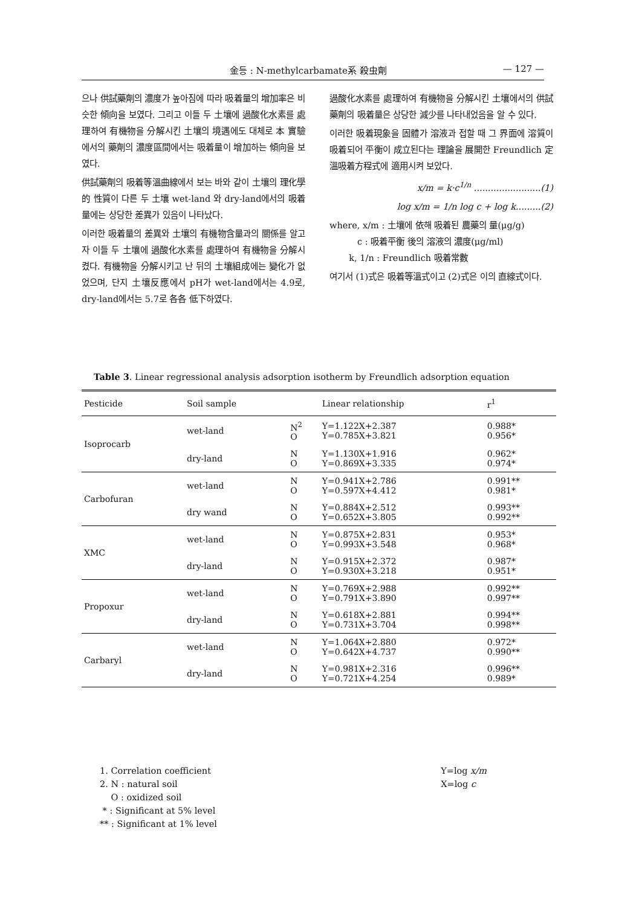金등 : N-methylcarbamate系 殺虫劑 — 127 —
으나 供試藥劑의 濃度가 높아짐에 따라 吸着量의 增加率은 비슷한 傾向을 보였다. 그리고 이들 두 土壤에 過酸化水素를 處理하여 有機物을 分解시킨 土壤의 境遇에도 대체로 本 實驗에서의 藥劑의 濃度區間에서는 吸着量이 增加하는 傾向을 보였다.
供試藥劑의 吸着等溫曲線에서 보는 바와 같이 土壤의 理化學的 性質이 다른 두 土壤 wet-land 와 dry-land에서의 吸着量에는 상당한 差異가 있음이 나타났다.
이러한 吸着量의 差異와 土壤의 有機物含量과의 關係를 알고자 이들 두 土壤에 過酸化水素를 處理하여 有機物을 分解시켰다. 有機物을 分解시키고 난 뒤의 土壤組成에는 變化가 없었으며, 단지 土壤反應에서 pH가 wet-land에서는 4.9로, dry-land에서는 5.7로 各各 低下하였다.
過酸化水素를 處理하여 有機物을 分解시킨 土壤에서의 供試藥劑의 吸着量은 상당한 減少를 나타내었음을 알 수 있다.
이러한 吸着現象을 固體가 溶液과 접할 때 그 界面에 溶質이 吸着되어 平衡이 成立된다는 理論을 展開한 Freundlich 定溫吸着方程式에 適用시켜 보았다.
x/m = k·c<sup>1/n</sup> ........................(1)
log x/m = 1/n log c + log k.........(2)
where, x/m : 土壤에 依해 吸着된 農藥의 量(μg/g)
c : 吸着平衡 後의 溶液의 濃度(μg/ml)
k, 1/n : Freundlich 吸着常數
여기서 (1)式은 吸着等溫式이고 (2)式은 이의 直線式이다.
Table 3. Linear regressional analysis adsorption isotherm by Freundlich adsorption equation
| Pesticide | Soil sample | | Linear relationship | r<sup>1</sup> |
| --- | --- | --- | --- | --- |
| Isoprocarb | wet-land | N<sup>2</sup> O | Y=1.122X+2.387 Y=0.785X+3.821 | 0.988* 0.956* |
| | dry-land | N O | Y=1.130X+1.916 Y=0.869X+3.335 | 0.962* 0.974* |
| Carbofuran | wet-land | N O | Y=0.941X+2.786 Y=0.597X+4.412 | 0.991** 0.981* |
| | dry wand | N O | Y=0.884X+2.512 Y=0.652X+3.805 | 0.993** 0.992** |
| XMC | wet-land | N O | Y=0.875X+2.831 Y=0.993X+3.548 | 0.953* 0.968* |
| | dry-land | N O | Y=0.915X+2.372 Y=0.930X+3.218 | 0.987* 0.951* |
| Propoxur | wet-land | N O | Y=0.769X+2.988 Y=0.791X+3.890 | 0.992** 0.997** |
| | dry-land | N O | Y=0.618X+2.881 Y=0.731X+3.704 | 0.994** 0.998** |
| Carbaryl | wet-land | N O | Y=1.064X+2.880 Y=0.642X+4.737 | 0.972* 0.990** |
| | dry-land | N O | Y=0.981X+2.316 Y=0.721X+4.254 | 0.996** 0.989* |
1. Correlation coefficient
2. N : natural soil
O : oxidized soil
* : Significant at 5% level
** : Significant at 1% level
Y=log x/m
X=log c